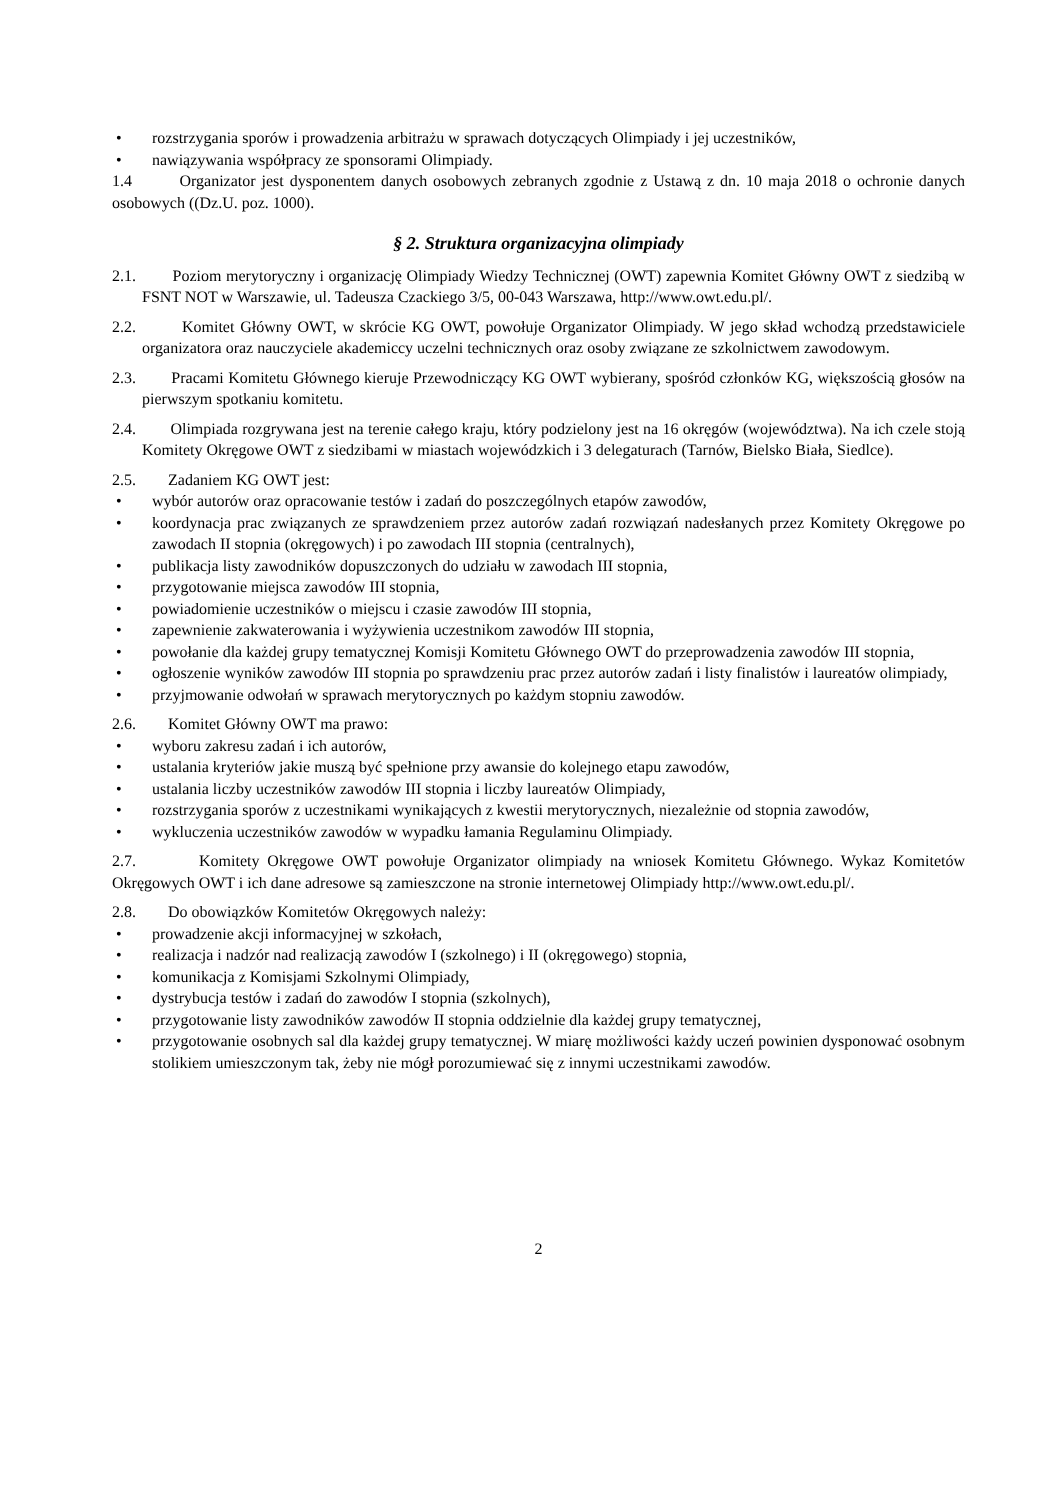• rozstrzygania sporów i prowadzenia arbitrażu w sprawach dotyczących Olimpiady i jej uczestników,
• nawiązywania współpracy ze sponsorami Olimpiady.
1.4 Organizator jest dysponentem danych osobowych zebranych zgodnie z Ustawą z dn. 10 maja 2018 o ochronie danych osobowych ((Dz.U. poz. 1000).
§ 2. Struktura organizacyjna olimpiady
2.1. Poziom merytoryczny i organizację Olimpiady Wiedzy Technicznej (OWT) zapewnia Komitet Główny OWT z siedzibą w FSNT NOT w Warszawie, ul. Tadeusza Czackiego 3/5, 00-043 Warszawa, http://www.owt.edu.pl/.
2.2. Komitet Główny OWT, w skrócie KG OWT, powołuje Organizator Olimpiady. W jego skład wchodzą przedstawiciele organizatora oraz nauczyciele akademiccy uczelni technicznych oraz osoby związane ze szkolnictwem zawodowym.
2.3. Pracami Komitetu Głównego kieruje Przewodniczący KG OWT wybierany, spośród członków KG, większością głosów na pierwszym spotkaniu komitetu.
2.4. Olimpiada rozgrywana jest na terenie całego kraju, który podzielony jest na 16 okręgów (województwa). Na ich czele stoją Komitety Okręgowe OWT z siedzibami w miastach wojewódzkich i 3 delegaturach (Tarnów, Bielsko Biała, Siedlce).
2.5. Zadaniem KG OWT jest:
• wybór autorów oraz opracowanie testów i zadań do poszczególnych etapów zawodów,
• koordynacja prac związanych ze sprawdzeniem przez autorów zadań rozwiązań nadesłanych przez Komitety Okręgowe po zawodach II stopnia (okręgowych) i po zawodach III stopnia (centralnych),
• publikacja listy zawodników dopuszczonych do udziału w zawodach III stopnia,
• przygotowanie miejsca zawodów III stopnia,
• powiadomienie uczestników o miejscu i czasie zawodów III stopnia,
• zapewnienie zakwaterowania i wyżywienia uczestnikom zawodów III stopnia,
• powołanie dla każdej grupy tematycznej Komisji Komitetu Głównego OWT do przeprowadzenia zawodów III stopnia,
• ogłoszenie wyników zawodów III stopnia po sprawdzeniu prac przez autorów zadań i listy finalistów i laureatów olimpiady,
• przyjmowanie odwołań w sprawach merytorycznych po każdym stopniu zawodów.
2.6. Komitet Główny OWT ma prawo:
• wyboru zakresu zadań i ich autorów,
• ustalania kryteriów jakie muszą być spełnione przy awansie do kolejnego etapu zawodów,
• ustalania liczby uczestników zawodów III stopnia i liczby laureatów Olimpiady,
• rozstrzygania sporów z uczestnikami wynikających z kwestii merytorycznych, niezależnie od stopnia zawodów,
• wykluczenia uczestników zawodów w wypadku łamania Regulaminu Olimpiady.
2.7. Komitety Okręgowe OWT powołuje Organizator olimpiady na wniosek Komitetu Głównego. Wykaz Komitetów Okręgowych OWT i ich dane adresowe są zamieszczone na stronie internetowej Olimpiady http://www.owt.edu.pl/.
2.8. Do obowiązków Komitetów Okręgowych należy:
• prowadzenie akcji informacyjnej w szkołach,
• realizacja i nadzór nad realizacją zawodów I (szkolnego) i II (okręgowego) stopnia,
• komunikacja z Komisjami Szkolnymi Olimpiady,
• dystrybucja testów i zadań do zawodów I stopnia (szkolnych),
• przygotowanie listy zawodników zawodów II stopnia oddzielnie dla każdej grupy tematycznej,
• przygotowanie osobnych sal dla każdej grupy tematycznej. W miarę możliwości każdy uczeń powinien dysponować osobnym stolikiem umieszczonym tak, żeby nie mógł porozumiewać się z innymi uczestnikami zawodów.
2